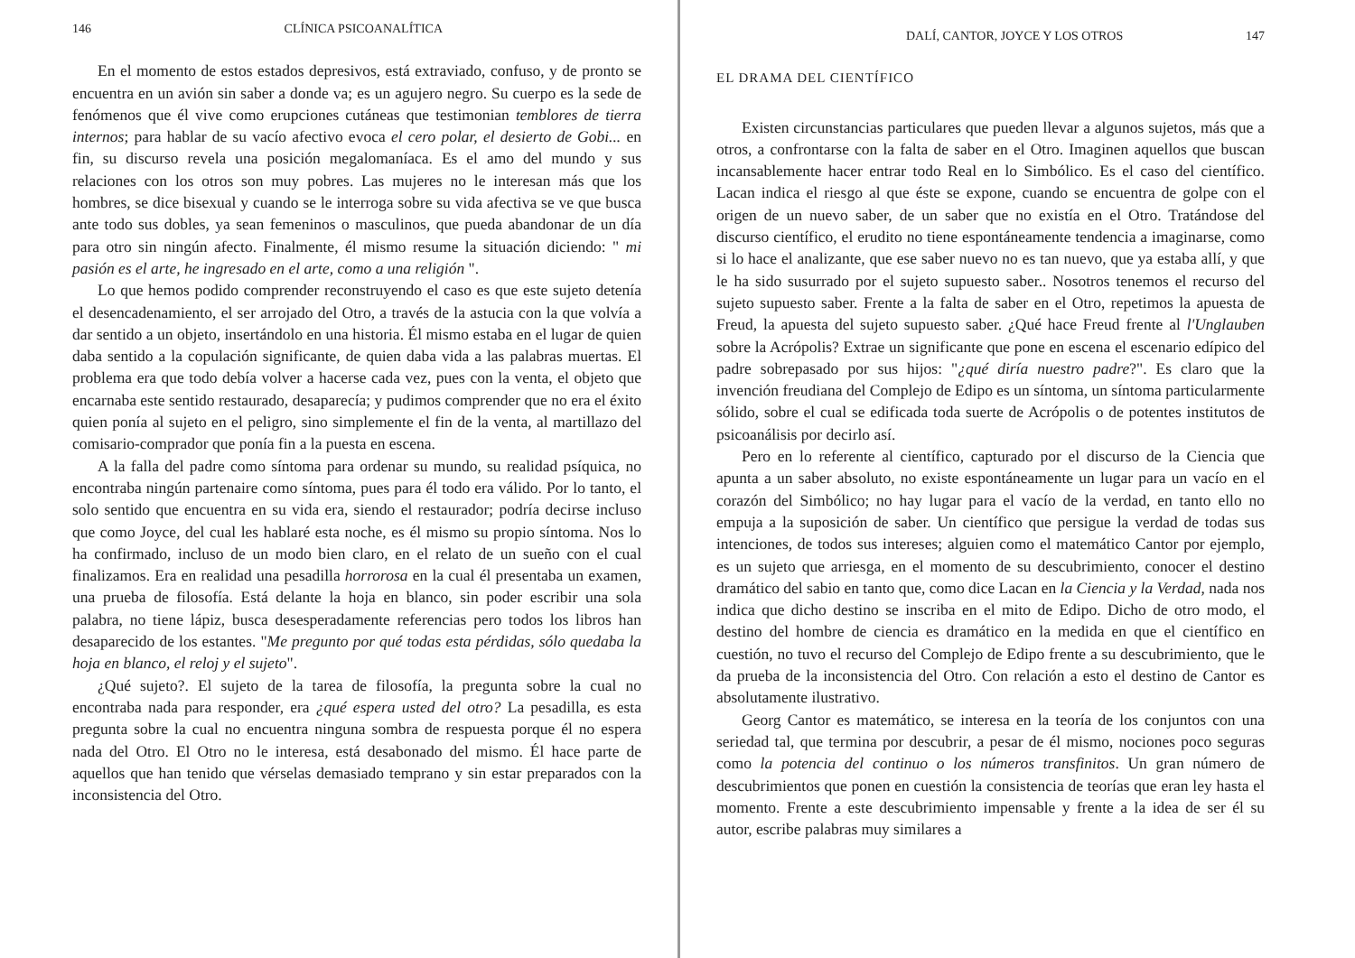146 CLÍNICA PSICOANALÍTICA
En el momento de estos estados depresivos, está extraviado, confuso, y de pronto se encuentra en un avión sin saber a donde va; es un agujero negro. Su cuerpo es la sede de fenómenos que él vive como erupciones cutáneas que testimonian temblores de tierra internos; para hablar de su vacío afectivo evoca el cero polar, el desierto de Gobi... en fin, su discurso revela una posición megalomaníaca. Es el amo del mundo y sus relaciones con los otros son muy pobres. Las mujeres no le interesan más que los hombres, se dice bisexual y cuando se le interroga sobre su vida afectiva se ve que busca ante todo sus dobles, ya sean femeninos o masculinos, que pueda abandonar de un día para otro sin ningún afecto. Finalmente, él mismo resume la situación diciendo: " mi pasión es el arte, he ingresado en el arte, como a una religión ".
Lo que hemos podido comprender reconstruyendo el caso es que este sujeto detenía el desencadenamiento, el ser arrojado del Otro, a través de la astucia con la que volvía a dar sentido a un objeto, insertándolo en una historia. Él mismo estaba en el lugar de quien daba sentido a la copulación significante, de quien daba vida a las palabras muertas. El problema era que todo debía volver a hacerse cada vez, pues con la venta, el objeto que encarnaba este sentido restaurado, desaparecía; y pudimos comprender que no era el éxito quien ponía al sujeto en el peligro, sino simplemente el fin de la venta, al martillazo del comisario-comprador que ponía fin a la puesta en escena.
A la falla del padre como síntoma para ordenar su mundo, su realidad psíquica, no encontraba ningún partenaire como síntoma, pues para él todo era válido. Por lo tanto, el solo sentido que encuentra en su vida era, siendo el restaurador; podría decirse incluso que como Joyce, del cual les hablaré esta noche, es él mismo su propio síntoma. Nos lo ha confirmado, incluso de un modo bien claro, en el relato de un sueño con el cual finalizamos. Era en realidad una pesadilla horrorosa en la cual él presentaba un examen, una prueba de filosofía. Está delante la hoja en blanco, sin poder escribir una sola palabra, no tiene lápiz, busca desesperadamente referencias pero todos los libros han desaparecido de los estantes. "Me pregunto por qué todas esta pérdidas, sólo quedaba la hoja en blanco, el reloj y el sujeto".
¿Qué sujeto?. El sujeto de la tarea de filosofía, la pregunta sobre la cual no encontraba nada para responder, era ¿qué espera usted del otro? La pesadilla, es esta pregunta sobre la cual no encuentra ninguna sombra de respuesta porque él no espera nada del Otro. El Otro no le interesa, está desabonado del mismo. Él hace parte de aquellos que han tenido que vérselas demasiado temprano y sin estar preparados con la inconsistencia del Otro.
DALÍ, CANTOR, JOYCE Y LOS OTROS 147
EL DRAMA DEL CIENTÍFICO
Existen circunstancias particulares que pueden llevar a algunos sujetos, más que a otros, a confrontarse con la falta de saber en el Otro. Imaginen aquellos que buscan incansablemente hacer entrar todo Real en lo Simbólico. Es el caso del científico. Lacan indica el riesgo al que éste se expone, cuando se encuentra de golpe con el origen de un nuevo saber, de un saber que no existía en el Otro. Tratándose del discurso científico, el erudito no tiene espontáneamente tendencia a imaginarse, como si lo hace el analizante, que ese saber nuevo no es tan nuevo, que ya estaba allí, y que le ha sido susurrado por el sujeto supuesto saber.. Nosotros tenemos el recurso del sujeto supuesto saber. Frente a la falta de saber en el Otro, repetimos la apuesta de Freud, la apuesta del sujeto supuesto saber. ¿Qué hace Freud frente al l'Unglauben sobre la Acrópolis? Extrae un significante que pone en escena el escenario edípico del padre sobrepasado por sus hijos: "¿qué diría nuestro padre?". Es claro que la invención freudiana del Complejo de Edipo es un síntoma, un síntoma particularmente sólido, sobre el cual se edificada toda suerte de Acrópolis o de potentes institutos de psicoanálisis por decirlo así.
Pero en lo referente al científico, capturado por el discurso de la Ciencia que apunta a un saber absoluto, no existe espontáneamente un lugar para un vacío en el corazón del Simbólico; no hay lugar para el vacío de la verdad, en tanto ello no empuja a la suposición de saber. Un científico que persigue la verdad de todas sus intenciones, de todos sus intereses; alguien como el matemático Cantor por ejemplo, es un sujeto que arriesga, en el momento de su descubrimiento, conocer el destino dramático del sabio en tanto que, como dice Lacan en la Ciencia y la Verdad, nada nos indica que dicho destino se inscriba en el mito de Edipo. Dicho de otro modo, el destino del hombre de ciencia es dramático en la medida en que el científico en cuestión, no tuvo el recurso del Complejo de Edipo frente a su descubrimiento, que le da prueba de la inconsistencia del Otro. Con relación a esto el destino de Cantor es absolutamente ilustrativo.
Georg Cantor es matemático, se interesa en la teoría de los conjuntos con una seriedad tal, que termina por descubrir, a pesar de él mismo, nociones poco seguras como la potencia del continuo o los números transfinitos. Un gran número de descubrimientos que ponen en cuestión la consistencia de teorías que eran ley hasta el momento. Frente a este descubrimiento impensable y frente a la idea de ser él su autor, escribe palabras muy similares a